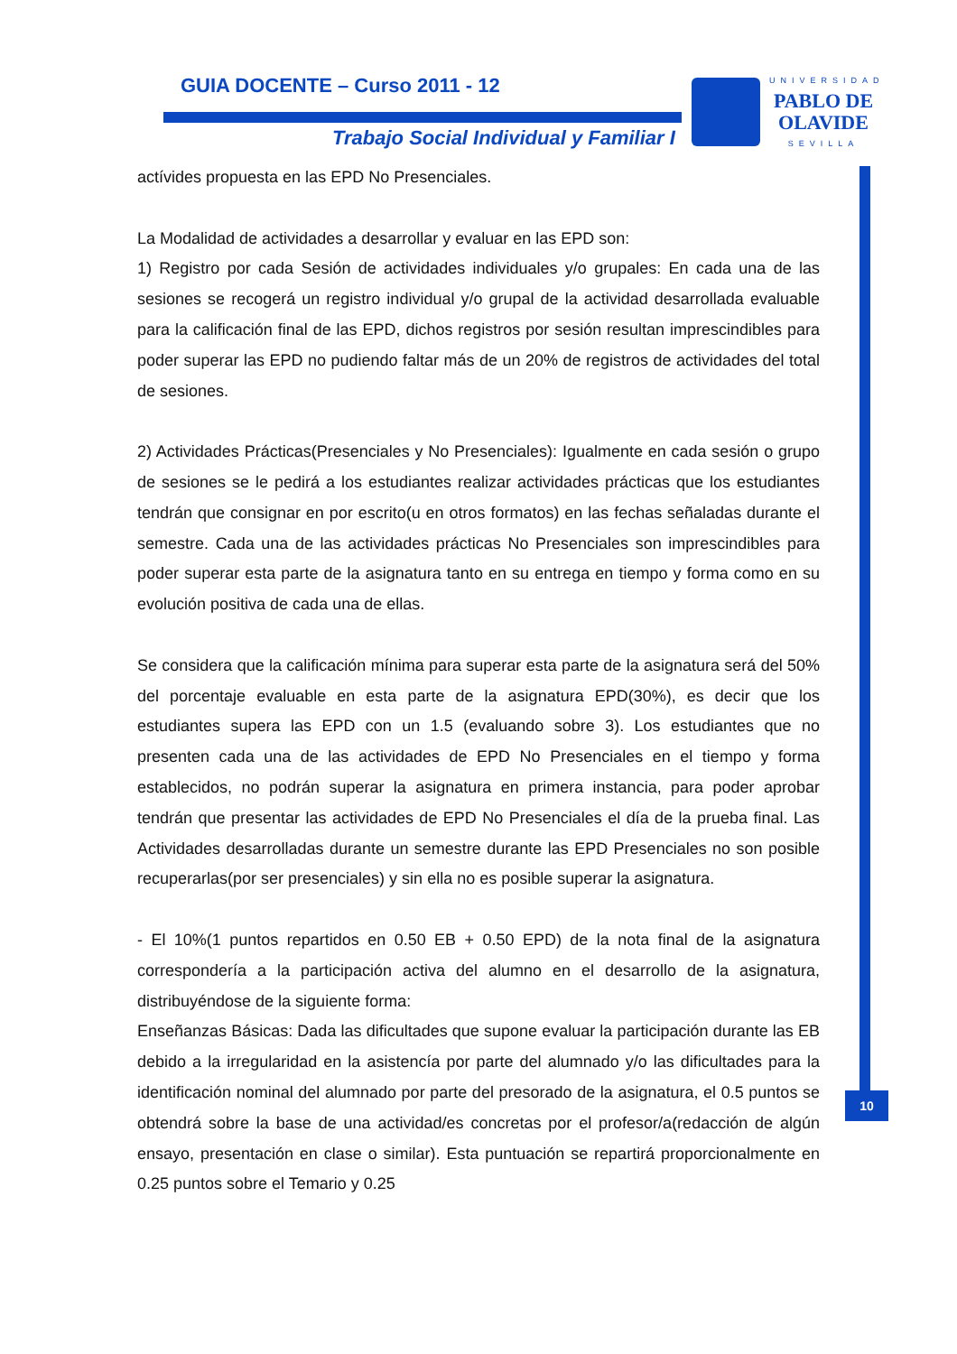GUIA DOCENTE – Curso 2011 - 12
Trabajo Social Individual y Familiar I
UNIVERSIDAD
PABLO DE
OLAVIDE
SEVILLA
10
actívides propuesta en las EPD No Presenciales.
La Modalidad de actividades a desarrollar y evaluar en las EPD son:
1) Registro por cada Sesión de actividades individuales y/o grupales: En cada una de las sesiones se recogerá un registro individual y/o grupal de la actividad desarrollada evaluable para la calificación final de las EPD, dichos registros por sesión resultan imprescindibles para poder superar las EPD no pudiendo faltar más de un 20% de registros de actividades del total de sesiones.
2) Actividades Prácticas(Presenciales y No Presenciales): Igualmente en cada sesión o grupo de sesiones se le pedirá a los estudiantes realizar actividades prácticas que los estudiantes tendrán que consignar en por escrito(u en otros formatos) en las fechas señaladas durante el semestre. Cada una de las actividades prácticas No Presenciales son imprescindibles para poder superar esta parte de la asignatura tanto en su entrega en tiempo y forma como en su evolución positiva de cada una de ellas.
Se considera que la calificación mínima para superar esta parte de la asignatura será del 50% del porcentaje evaluable en esta parte de la asignatura EPD(30%), es decir que los estudiantes supera las EPD con un 1.5 (evaluando sobre 3). Los estudiantes que no presenten cada una de las actividades de EPD No Presenciales en el tiempo y forma establecidos, no podrán superar la asignatura en primera instancia, para poder aprobar tendrán que presentar las actividades de EPD No Presenciales el día de la prueba final. Las Actividades desarrolladas durante un semestre durante las EPD Presenciales no son posible recuperarlas(por ser presenciales) y sin ella no es posible superar la asignatura.
- El 10%(1 puntos repartidos en 0.50 EB + 0.50 EPD) de la nota final de la asignatura correspondería a la participación activa del alumno en el desarrollo de la asignatura, distribuyéndose de la siguiente forma:
Enseñanzas Básicas: Dada las dificultades que supone evaluar la participación durante las EB debido a la irregularidad en la asistencía por parte del alumnado y/o las dificultades para la identificación nominal del alumnado por parte del presorado de la asignatura, el 0.5 puntos se obtendrá sobre la base de una actividad/es concretas por el profesor/a(redacción de algún ensayo, presentación en clase o similar). Esta puntuación se repartirá proporcionalmente en 0.25 puntos sobre el Temario y 0.25